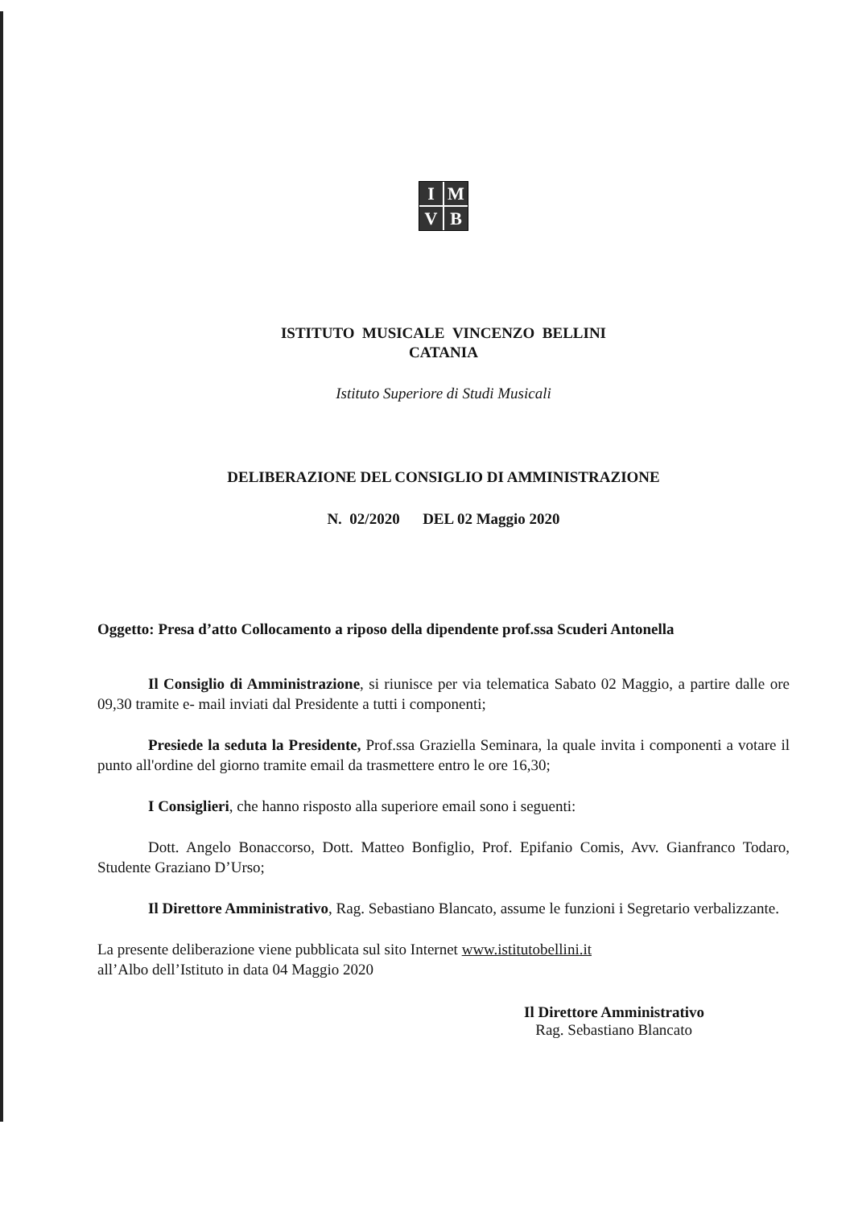IMVB
ISTITUTO MUSICALE VINCENZO BELLINI
CATANIA
Istituto Superiore di Studi Musicali
DELIBERAZIONE DEL CONSIGLIO DI AMMINISTRAZIONE
N. 02/2020 DEL 02 Maggio 2020
Oggetto: Presa d’atto Collocamento a riposo della dipendente prof.ssa Scuderi Antonella
Il Consiglio di Amministrazione, si riunisce per via telematica Sabato 02 Maggio, a partire dalle ore 09,30 tramite e- mail inviati dal Presidente a tutti i componenti;
Presiede la seduta la Presidente, Prof.ssa Graziella Seminara, la quale invita i componenti a votare il punto all'ordine del giorno tramite email da trasmettere entro le ore 16,30;
I Consiglieri, che hanno risposto alla superiore email sono i seguenti:
Dott. Angelo Bonaccorso, Dott. Matteo Bonfiglio, Prof. Epifanio Comis, Avv. Gianfranco Todaro, Studente Graziano D’Urso;
Il Direttore Amministrativo, Rag. Sebastiano Blancato, assume le funzioni i Segretario verbalizzante.
La presente deliberazione viene pubblicata sul sito Internet www.istitutobellini.it
all’Albo dell’Istituto in data 04 Maggio 2020
Il Direttore Amministrativo
Rag. Sebastiano Blancato